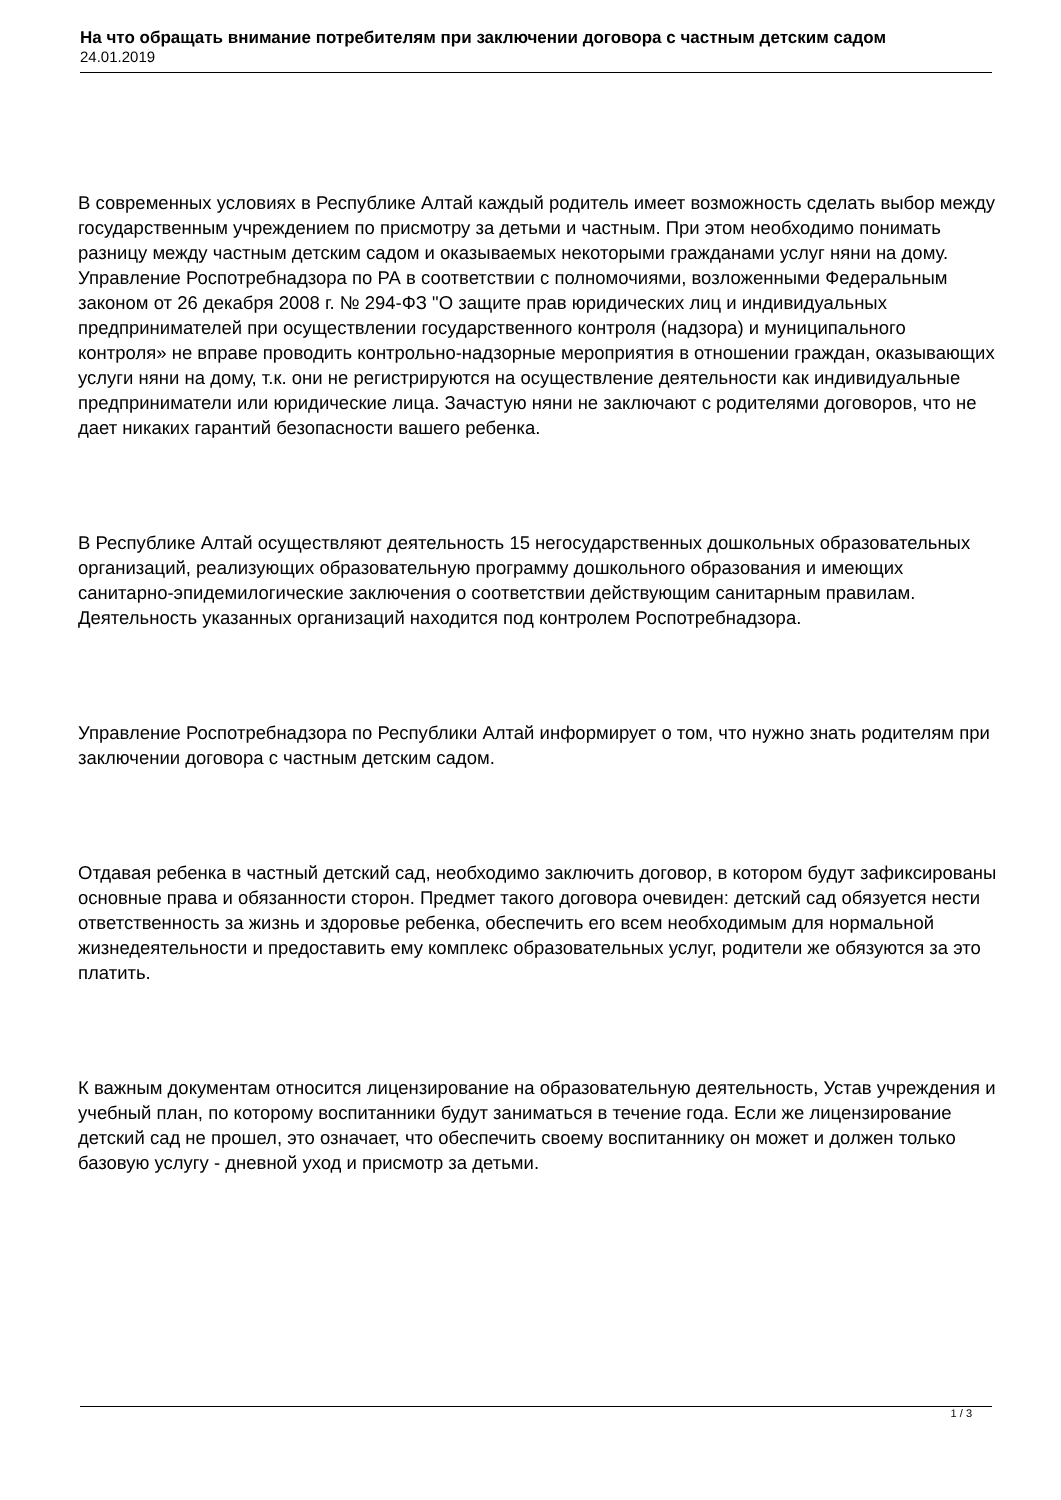На что обращать внимание потребителям при заключении договора с частным детским садом
24.01.2019
В современных условиях в Республике Алтай каждый родитель имеет возможность сделать выбор между государственным учреждением по присмотру за детьми и частным. При этом необходимо понимать разницу между частным детским садом и оказываемых некоторыми гражданами услуг няни на дому. Управление Роспотребнадзора по РА в соответствии с полномочиями, возложенными Федеральным законом от 26 декабря 2008 г. № 294-ФЗ "О защите прав юридических лиц и индивидуальных предпринимателей при осуществлении государственного контроля (надзора) и муниципального контроля» не вправе проводить контрольно-надзорные мероприятия в отношении граждан, оказывающих услуги няни на дому, т.к. они не регистрируются на осуществление деятельности как индивидуальные предприниматели или юридические лица. Зачастую няни не заключают с родителями договоров, что не дает никаких гарантий безопасности вашего ребенка.
В Республике Алтай осуществляют деятельность 15 негосударственных дошкольных образовательных организаций, реализующих образовательную программу дошкольного образования и имеющих санитарно-эпидемилогические заключения о соответствии действующим санитарным правилам. Деятельность указанных организаций находится под контролем Роспотребнадзора.
Управление Роспотребнадзора по Республики Алтай информирует о том, что нужно знать родителям при заключении договора с частным детским садом.
Отдавая ребенка в частный детский сад, необходимо заключить договор, в котором будут зафиксированы основные права и обязанности сторон. Предмет такого договора очевиден: детский сад обязуется нести ответственность за жизнь и здоровье ребенка, обеспечить его всем необходимым для нормальной жизнедеятельности и предоставить ему комплекс образовательных услуг, родители же обязуются за это платить.
К важным документам относится лицензирование на образовательную деятельность, Устав учреждения и учебный план, по которому воспитанники будут заниматься в течение года. Если же лицензирование детский сад не прошел, это означает, что обеспечить своему воспитаннику он может и должен только базовую услугу - дневной уход и присмотр за детьми.
1 / 3